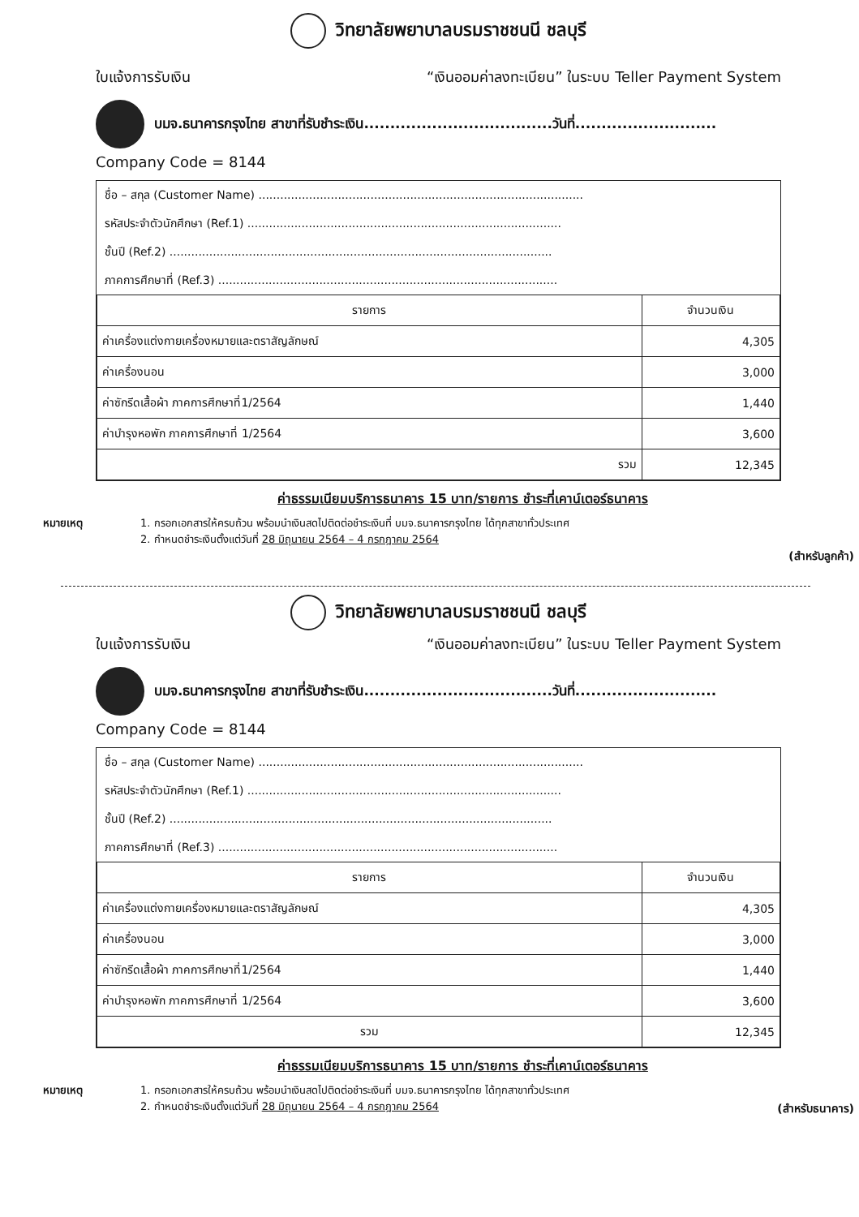วิทยาลัยพยาบาลบรมราชชนนี ชลบุรี
ใบแจ้งการรับเงิน “เงินออมค่าลงทะเบียน” ในระบบ Teller Payment System
บมจ.ธนาคารกรุงไทย สาขาที่รับชำระเงิน....................................วันที่...........................
Company Code = 8144
ชื่อ – สกุล (Customer Name) ..........................................................................................
รหัสประจำตัวนักศึกษา (Ref.1) .......................................................................................
ชั้นปี (Ref.2) ..........................................................................................................
ภาคการศึกษาที่ (Ref.3) ..............................................................................................
| รายการ | จำนวนเงิน |
| --- | --- |
| ค่าเครื่องแต่งกายเครื่องหมายและตราสัญลักษณ์ | 4,305 |
| ค่าเครื่องนอน | 3,000 |
| ค่าซักรีดเสื้อผ้า ภาคการศึกษาที่1/2564 | 1,440 |
| ค่าบำรุงหอพัก ภาคการศึกษาที่ 1/2564 | 3,600 |
| รวม | 12,345 |
ค่าธรรมเนียมบริการธนาคาร 15 บาท/รายการ ชำระที่เคาน์เตอร์ธนาคาร
หมายเหตุ 1. กรอกเอกสารให้ครบถ้วน พร้อมนำเงินสดไปติดต่อชำระเงินที่ บมจ.ธนาคารกรุงไทย ได้ทุกสาขาทั่วประเทศ
2. กำหนดชำระเงินตั้งแต่วันที่ 28 มิถุนายน 2564 – 4 กรกฎาคม 2564
(สำหรับลูกค้า)
วิทยาลัยพยาบาลบรมราชชนนี ชลบุรี
ใบแจ้งการรับเงิน “เงินออมค่าลงทะเบียน” ในระบบ Teller Payment System
บมจ.ธนาคารกรุงไทย สาขาที่รับชำระเงิน....................................วันที่...........................
Company Code = 8144
ชื่อ – สกุล (Customer Name) ..........................................................................................
รหัสประจำตัวนักศึกษา (Ref.1) .......................................................................................
ชั้นปี (Ref.2) ..........................................................................................................
ภาคการศึกษาที่ (Ref.3) ..............................................................................................
| รายการ | จำนวนเงิน |
| --- | --- |
| ค่าเครื่องแต่งกายเครื่องหมายและตราสัญลักษณ์ | 4,305 |
| ค่าเครื่องนอน | 3,000 |
| ค่าซักรีดเสื้อผ้า ภาคการศึกษาที่1/2564 | 1,440 |
| ค่าบำรุงหอพัก ภาคการศึกษาที่ 1/2564 | 3,600 |
| รวม | 12,345 |
ค่าธรรมเนียมบริการธนาคาร 15 บาท/รายการ ชำระที่เคาน์เตอร์ธนาคาร
หมายเหตุ 1. กรอกเอกสารให้ครบถ้วน พร้อมนำเงินสดไปติดต่อชำระเงินที่ บมจ.ธนาคารกรุงไทย ได้ทุกสาขาทั่วประเทศ
2. กำหนดชำระเงินตั้งแต่วันที่ 28 มิถุนายน 2564 – 4 กรกฎาคม 2564
(สำหรับธนาคาร)